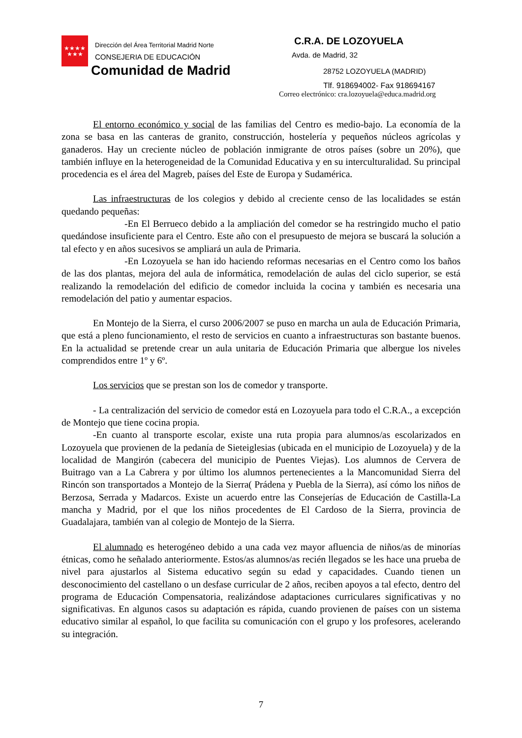★★★★
★★★
Dirección del Área Territorial Madrid Norte
CONSEJERIA DE EDUCACIÓN
Comunidad de Madrid
C.R.A. DE LOZOYUELA
Avda. de Madrid, 32
28752 LOZOYUELA (MADRID)
Tlf. 918694002- Fax 918694167
Correo electrónico: cra.lozoyuela@educa.madrid.org
El entorno económico y social de las familias del Centro es medio-bajo. La economía de la zona se basa en las canteras de granito, construcción, hostelería y pequeños núcleos agrícolas y ganaderos. Hay un creciente núcleo de población inmigrante de otros países (sobre un 20%), que también influye en la heterogeneidad de la Comunidad Educativa y en su interculturalidad. Su principal procedencia es el área del Magreb, países del Este de Europa y Sudamérica.
Las infraestructuras de los colegios y debido al creciente censo de las localidades se están quedando pequeñas:
-En El Berrueco debido a la ampliación del comedor se ha restringido mucho el patio quedándose insuficiente para el Centro. Este año con el presupuesto de mejora se buscará la solución a tal efecto y en años sucesivos se ampliará un aula de Primaria.
-En Lozoyuela se han ido haciendo reformas necesarias en el Centro como los baños de las dos plantas, mejora del aula de informática, remodelación de aulas del ciclo superior, se está realizando la remodelación del edificio de comedor incluida la cocina y también es necesaria una remodelación del patio y aumentar espacios.
En Montejo de la Sierra, el curso 2006/2007 se puso en marcha un aula de Educación Primaria, que está a pleno funcionamiento, el resto de servicios en cuanto a infraestructuras son bastante buenos. En la actualidad se pretende crear un aula unitaria de Educación Primaria que albergue los niveles comprendidos entre 1º y 6º.
Los servicios que se prestan son los de comedor y transporte.
- La centralización del servicio de comedor está en Lozoyuela para todo el C.R.A., a excepción de Montejo que tiene cocina propia.
-En cuanto al transporte escolar, existe una ruta propia para alumnos/as escolarizados en Lozoyuela que provienen de la pedanía de Sieteiglesias (ubicada en el municipio de Lozoyuela) y de la localidad de Mangirón (cabecera del municipio de Puentes Viejas). Los alumnos de Cervera de Buitrago van a La Cabrera y por último los alumnos pertenecientes a la Mancomunidad Sierra del Rincón son transportados a Montejo de la Sierra( Prádena y Puebla de la Sierra), así cómo los niños de Berzosa, Serrada y Madarcos. Existe un acuerdo entre las Consejerías de Educación de Castilla-La mancha y Madrid, por el que los niños procedentes de El Cardoso de la Sierra, provincia de Guadalajara, también van al colegio de Montejo de la Sierra.
El alumnado es heterogéneo debido a una cada vez mayor afluencia de niños/as de minorías étnicas, como he señalado anteriormente. Estos/as alumnos/as recién llegados se les hace una prueba de nivel para ajustarlos al Sistema educativo según su edad y capacidades. Cuando tienen un desconocimiento del castellano o un desfase curricular de 2 años, reciben apoyos a tal efecto, dentro del programa de Educación Compensatoria, realizándose adaptaciones curriculares significativas y no significativas. En algunos casos su adaptación es rápida, cuando provienen de países con un sistema educativo similar al español, lo que facilita su comunicación con el grupo y los profesores, acelerando su integración.
7